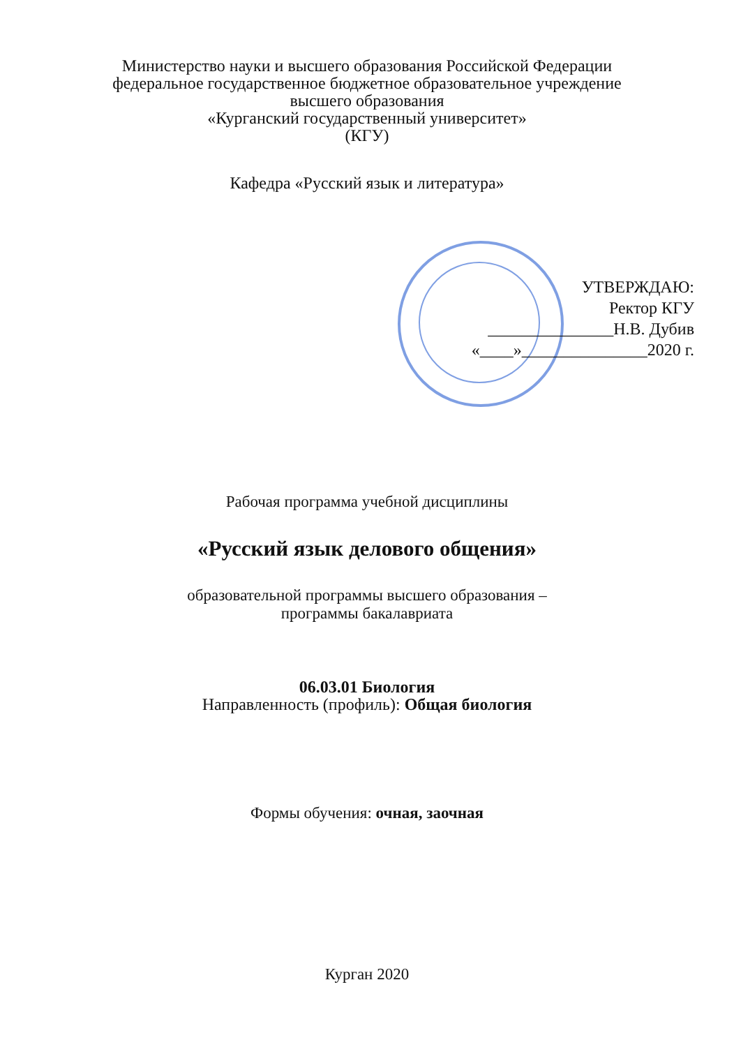Министерство науки и высшего образования Российской Федерации
федеральное государственное бюджетное образовательное учреждение
высшего образования
«Курганский государственный университет»
(КГУ)
Кафедра «Русский язык и литература»
УТВЕРЖДАЮ:
Ректор КГУ
_______________Н.В. Дубив
«____»_______________2020 г.
Рабочая программа учебной дисциплины
«Русский язык делового общения»
образовательной программы высшего образования –
программы бакалавриата
06.03.01 Биология
Направленность (профиль): Общая биология
Формы обучения: очная, заочная
Курган 2020